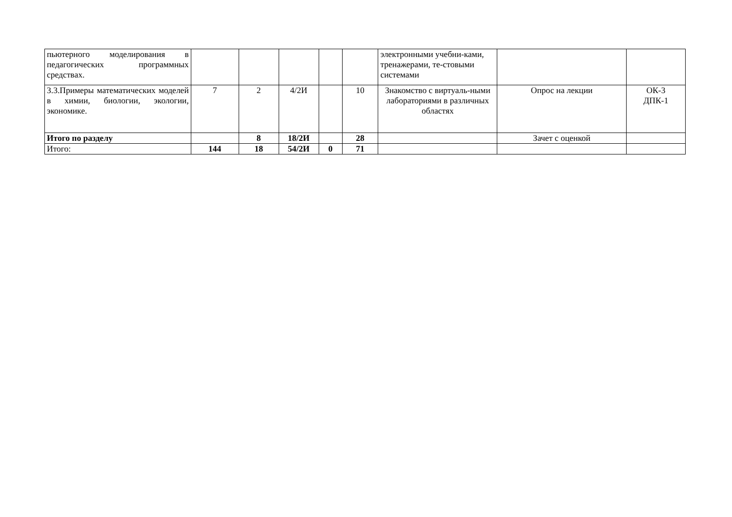| пьютерного моделирования в педагогических программных средствах. | | | | | | электронными учебни-ками, тренажерами, те-стовыми системами | | |
| 3.3.Примеры математических моделей в химии, биологии, экологии, экономике. | 7 | 2 | 4/2И | | 10 | Знакомство с виртуаль-ными лабораториями в различных областях | Опрос на лекции | ОК-3 ДПК-1 |
| Итого по разделу | | 8 | 18/2И | | 28 | | Зачет с оценкой | |
| Итого: | 144 | 18 | 54/2И | 0 | 71 | | | |